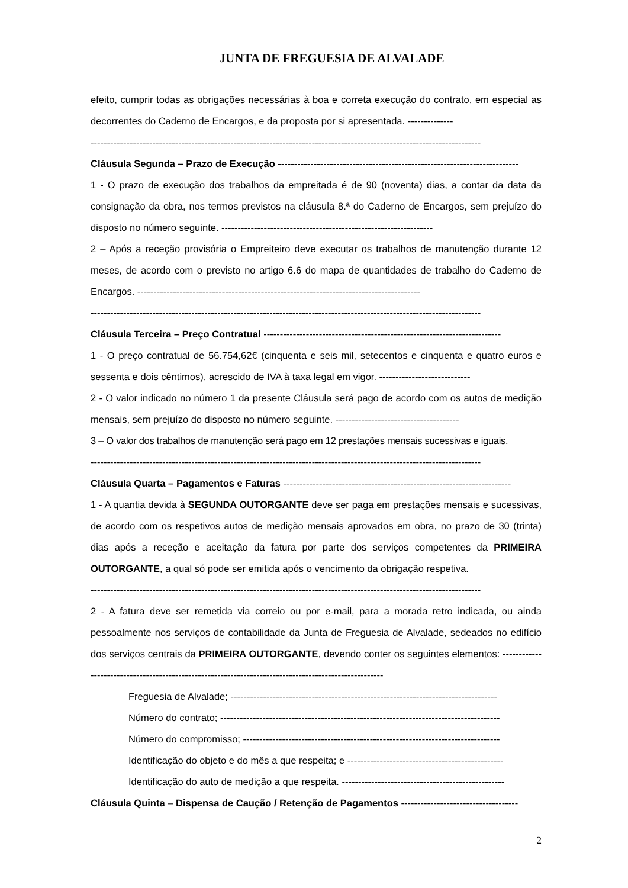JUNTA DE FREGUESIA DE ALVALADE
efeito, cumprir todas as obrigações necessárias à boa e correta execução do contrato, em especial as decorrentes do Caderno de Encargos, e da proposta por si apresentada. --------------
------------------------------------------------------------------------------------------------------------------------
Cláusula Segunda – Prazo de Execução --------------------------------------------------------------------------
1 - O prazo de execução dos trabalhos da empreitada é de 90 (noventa) dias, a contar da data da consignação da obra, nos termos previstos na cláusula 8.ª do Caderno de Encargos, sem prejuízo do disposto no número seguinte. -----------------------------------------------------------------
2 – Após a receção provisória o Empreiteiro deve executar os trabalhos de manutenção durante 12 meses, de acordo com o previsto no artigo 6.6 do mapa de quantidades de trabalho do Caderno de Encargos. ---------------------------------------------------------------------------------------
------------------------------------------------------------------------------------------------------------------------
Cláusula Terceira – Preço Contratual -------------------------------------------------------------------------
1 - O preço contratual de 56.754,62€ (cinquenta e seis mil, setecentos e cinquenta e quatro euros e sessenta e dois cêntimos), acrescido de IVA à taxa legal em vigor. ----------------------------
2 - O valor indicado no número 1 da presente Cláusula será pago de acordo com os autos de medição mensais, sem prejuízo do disposto no número seguinte. --------------------------------------
3 – O valor dos trabalhos de manutenção será pago em 12 prestações mensais sucessivas e iguais.
------------------------------------------------------------------------------------------------------------------------
Cláusula Quarta – Pagamentos e Faturas ----------------------------------------------------------------------
1 - A quantia devida à SEGUNDA OUTORGANTE deve ser paga em prestações mensais e sucessivas, de acordo com os respetivos autos de medição mensais aprovados em obra, no prazo de 30 (trinta) dias após a receção e aceitação da fatura por parte dos serviços competentes da PRIMEIRA OUTORGANTE, a qual só pode ser emitida após o vencimento da obrigação respetiva.
------------------------------------------------------------------------------------------------------------------------
2 - A fatura deve ser remetida via correio ou por e-mail, para a morada retro indicada, ou ainda pessoalmente nos serviços de contabilidade da Junta de Freguesia de Alvalade, sedeados no edifício dos serviços centrais da PRIMEIRA OUTORGANTE, devendo conter os seguintes elementos: ------------------------------------------------------------------------------------------------------
Freguesia de Alvalade; ----------------------------------------------------------------------------------
Número do contrato; --------------------------------------------------------------------------------------
Número do compromisso; -------------------------------------------------------------------------------
Identificação do objeto e do mês a que respeita; e ------------------------------------------------
Identificação do auto de medição a que respeita. --------------------------------------------------
Cláusula Quinta – Dispensa de Caução / Retenção de Pagamentos ------------------------------------
2